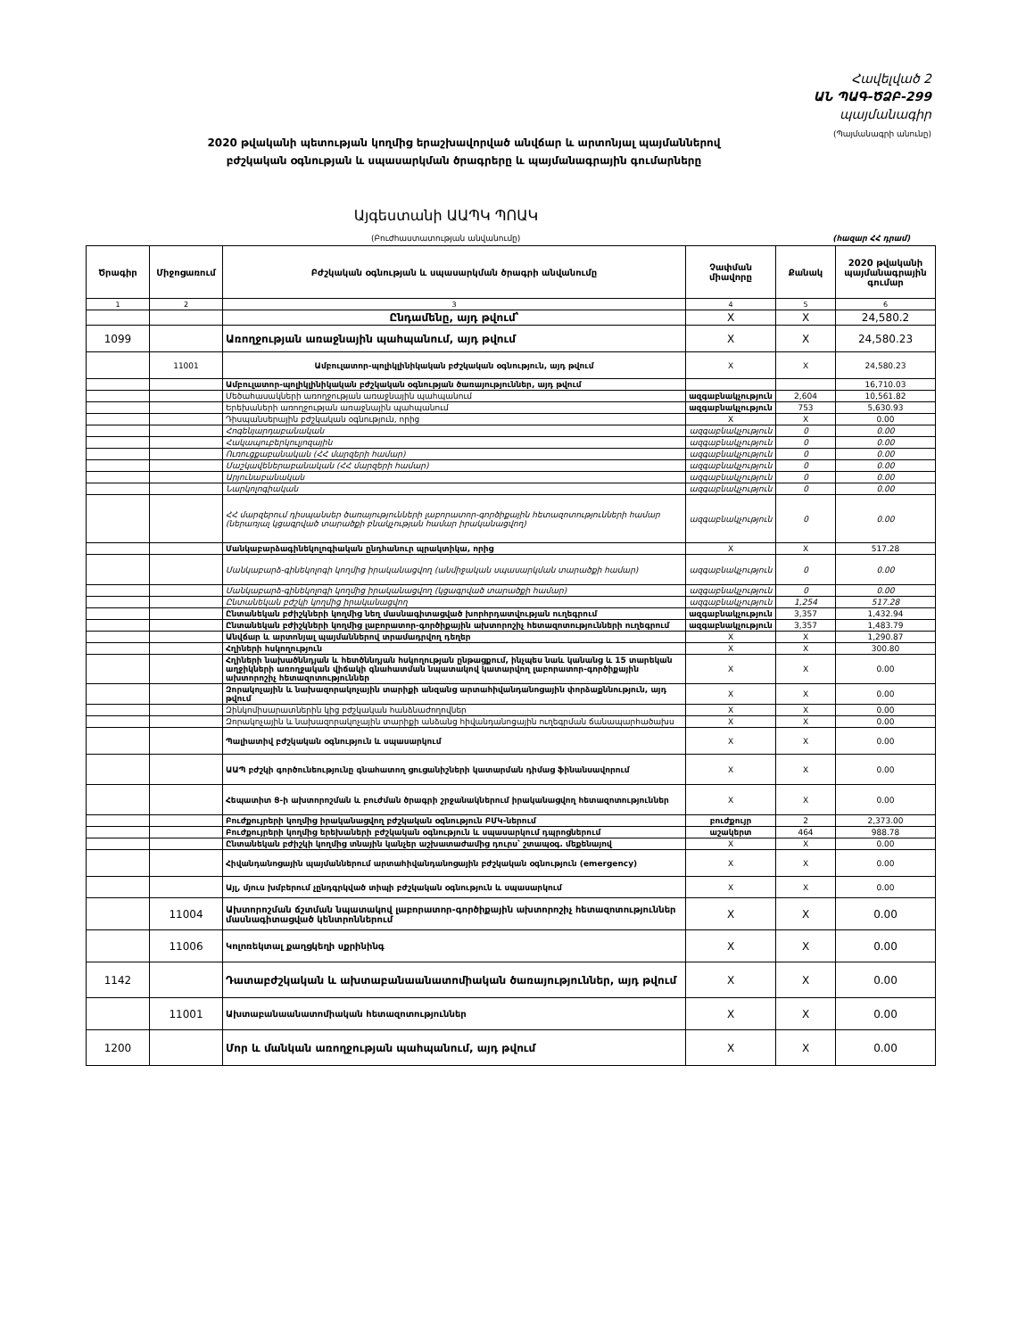Հավելված 2
ԱՆ ՊԱԳ-ԾՁԲ-299
պայմանագիր
(Պայմանագրի անունը)
2020 թվականի պետության կողմից երաշխավորված անվճար և արտոնյալ պայմաններով բժշկական օգնության և սպասարկման ծրագրերը և պայմանագրային գումարները
Այգեստանի ԱԱՊԿ ՊՈԱԿ
(Բուժհաստատության անվանումը) (հազար ՀՀ դրամ)
| Ծրագիր | Միջոցառում | Բժշկական օգնության և սպասարկման ծրագրի անվանումը | Չափման միավորը | Քանակ | 2020 թվականի պայմանագրային գումար |
| --- | --- | --- | --- | --- | --- |
| 1 | 2 | 3 | 4 | 5 | 6 |
| | | Ընդամենը, այդ թվում՝ | X | X | 24,580.2 |
| 1099 | | Առողջության առաջնային պահպանում, այդ թվում | X | X | 24,580.23 |
| | 11001 | Ամբուլատոր-պոլիկլինիկական բժշկական օգնություն, այդ թվում | X | X | 24,580.23 |
| | | Ամբուլատոր-պոլիկլինիկական բժշկական օգնության ծառայություններ, այդ թվում | | | 16,710.03 |
| | | Մեծահասակների առողջության առաջնային պահպանում | ազգաբնակչություն | 2,604 | 10,561.82 |
| | | Երեխաների առողջության առաջնային պահպանում | ազգաբնակչություն | 753 | 5,630.93 |
| | | Դիսպանսերային բժշկական օգնություն, որից | X | X | 0.00 |
| | | Հոգենյարդաբանական | ազգաբնակչություն | 0 | 0.00 |
| | | Հակապուբերկուլյոզային | ազգաբնակչություն | 0 | 0.00 |
| | | Ուռուցքաբանական (ՀՀ մարզերի համար) | ազգաբնակչություն | 0 | 0.00 |
| | | Մաշկավեներաբանական (ՀՀ մարզերի համար) | ազգաբնակչություն | 0 | 0.00 |
| | | Արյունաբանական | ազգաբնակչություն | 0 | 0.00 |
| | | Նարկոլոգիական | ազգաբնակչություն | 0 | 0.00 |
| | | ՀՀ մարզերում դիսպանսեր ծառայությունների լաբորատոր-գործիքային հետազոտությունների համար (ներառյալ կցագրված տարածքի բնակչության համար իրականացվող) | ազգաբնակչություն | 0 | 0.00 |
| | | Մանկաբարձագինեկոլոգիական ընդհանուր պրակտիկա, որից | X | X | 517.28 |
| | | Մանկաբարձ-գինեկոլոգի կողմից իրականացվող (անմիջական սպասարկման տարածքի համար) | ազգաբնակչություն | 0 | 0.00 |
| | | Մանկաբարձ-գինեկոլոգի կողմից իրականացվող (կցագրված տարածքի համար) | ազգաբնակչություն | 0 | 0.00 |
| | | Ընտանեկան բժշկի կողմից իրականացվող | ազգաբնակչություն | 1,254 | 517.28 |
| | | Ընտանեկան բժիշկների կողմից նեղ մասնագիտացված խորհրդատվության ուղեգրում | ազգաբնակչություն | 3,357 | 1,432.94 |
| | | Ընտանեկան բժիշկների կողմից լաբորատոր-գործիքային ախտորոշիչ հետազոտությունների ուղեգրում | ազգաբնակչություն | 3,357 | 1,483.79 |
| | | Անվճար և արտոնյալ պայմաններով տրամադրվող դեղեր | X | X | 1,290.87 |
| | | Հղիների հսկողություն | X | X | 300.80 |
| | | Հղիների նախածննդյան և հետծննդյան հսկողության ընթացքում, ինչպես նաև կանանց և 15 տարեկան աղջիկների առողջական վիճակի գնահատման նպատակով կատարվող լաբորատոր-գործիքային ախտորոշիչ հետազոտություններ | X | X | 0.00 |
| | | Զորակոչային և նախազորակոչային տարիքի անզանց արտահիվանդանոցային փորձաքննություն, այդ թվում | X | X | 0.00 |
| | | Զինկոմիսարատներին կից բժշկական հանձնաժողովներ | X | X | 0.00 |
| | | Զորակոչային և նախազորակոչային տարիքի անձանց հիվանդանոցային ուղեգրման ճանապարհածախս | X | X | 0.00 |
| | | Պալիատիվ բժշկական օգնություն և սպասարկում | X | X | 0.00 |
| | | ԱԱՊ բժշկի գործունեությունը գնահատող ցուցանիշների կատարման դիմաց ֆինանսավորում | X | X | 0.00 |
| | | Հեպատիտ Ց-ի ախտորոշման և բուժման ծրագրի շրջանակներում իրականացվող հետազոտություններ | X | X | 0.00 |
| | | Բուժքույրերի կողմից իրականացվող բժշկական օգնություն ԲՄԿ-ներում | բուժքույր | 2 | 2,373.00 |
| | | Բուժքույրերի կողմից երեխաների բժշկական օգնություն և սպասարկում դպրոցներում | աշակերտ | 464 | 988.78 |
| | | Ընտանեկան բժիշկի կողմից տնային կանչեր աշխատաժամից դուրս՝ շտապօգ. մեքենայով | X | X | 0.00 |
| | | Հիվանդանոցային պայմաններում արտահիվանդանոցային բժշկական օգնություն (emergency) | X | X | 0.00 |
| | | Այլ, մյուս խմբերում չընդգրկված տիպի բժշկական օգնություն և սպասարկում | X | X | 0.00 |
| | 11004 | Ախտորոշման ճշտման նպատակով լաբորատոր-գործիքային ախտորոշիչ հետազոտություններ մասնագիտացված կենտրոններում | X | X | 0.00 |
| | 11006 | Կոլոռեկտալ քաղցկեղի սքրինինգ | X | X | 0.00 |
| 1142 | | Դատաբժշկական և ախտաբանաանատոմիական ծառայություններ, այդ թվում | X | X | 0.00 |
| | 11001 | Ախտաբանաանատոմիական հետազոտություններ | X | X | 0.00 |
| 1200 | | Մոր և մանկան առողջության պահպանում, այդ թվում | X | X | 0.00 |